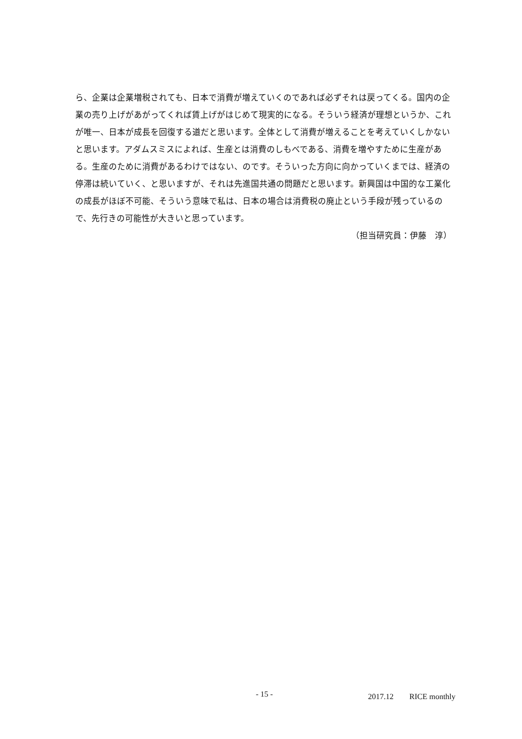ら、企業は企業増税されても、日本で消費が増えていくのであれば必ずそれは戻ってくる。国内の企業の売り上げがあがってくれば賃上げがはじめて現実的になる。そういう経済が理想というか、これが唯一、日本が成長を回復する道だと思います。全体として消費が増えることを考えていくしかないと思います。アダムスミスによれば、生産とは消費のしもべである、消費を増やすために生産がある。生産のために消費があるわけではない、のです。そういった方向に向かっていくまでは、経済の停滞は続いていく、と思いますが、それは先進国共通の問題だと思います。新興国は中国的な工業化の成長がほぼ不可能、そういう意味で私は、日本の場合は消費税の廃止という手段が残っているので、先行きの可能性が大きいと思っています。
（担当研究員：伊藤　淳）
- 15 - 2017.12　　RICE monthly